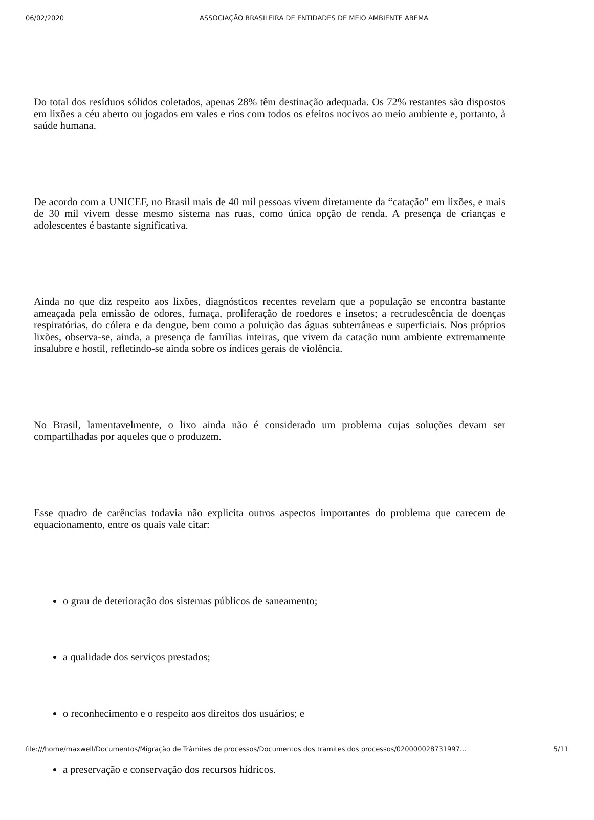06/02/2020 ASSOCIAÇÃO BRASILEIRA DE ENTIDADES DE MEIO AMBIENTE ABEMA
Do total dos resíduos sólidos coletados, apenas 28% têm destinação adequada. Os 72% restantes são dispostos em lixões a céu aberto ou jogados em vales e rios com todos os efeitos nocivos ao meio ambiente e, portanto, à saúde humana.
De acordo com a UNICEF, no Brasil mais de 40 mil pessoas vivem diretamente da “catação” em lixões, e mais de 30 mil vivem desse mesmo sistema nas ruas, como única opção de renda. A presença de crianças e adolescentes é bastante significativa.
Ainda no que diz respeito aos lixões, diagnósticos recentes revelam que a população se encontra bastante ameaçada pela emissão de odores, fumaça, proliferação de roedores e insetos; a recrudescência de doenças respiratórias, do cólera e da dengue, bem como a poluição das águas subterrâneas e superficiais. Nos próprios lixões, observa-se, ainda, a presença de famílias inteiras, que vivem da catação num ambiente extremamente insalubre e hostil, refletindo-se ainda sobre os índices gerais de violência.
No Brasil, lamentavelmente, o lixo ainda não é considerado um problema cujas soluções devam ser compartilhadas por aqueles que o produzem.
Esse quadro de carências todavia não explicita outros aspectos importantes do problema que carecem de equacionamento, entre os quais vale citar:
o grau de deterioração dos sistemas públicos de saneamento;
a qualidade dos serviços prestados;
o reconhecimento e o respeito aos direitos dos usuários; e
a preservação e conservação dos recursos hídricos.
file:///home/maxwell/Documentos/Migração de Trâmites de processos/Documentos dos tramites dos processos/020000028731997… 5/11